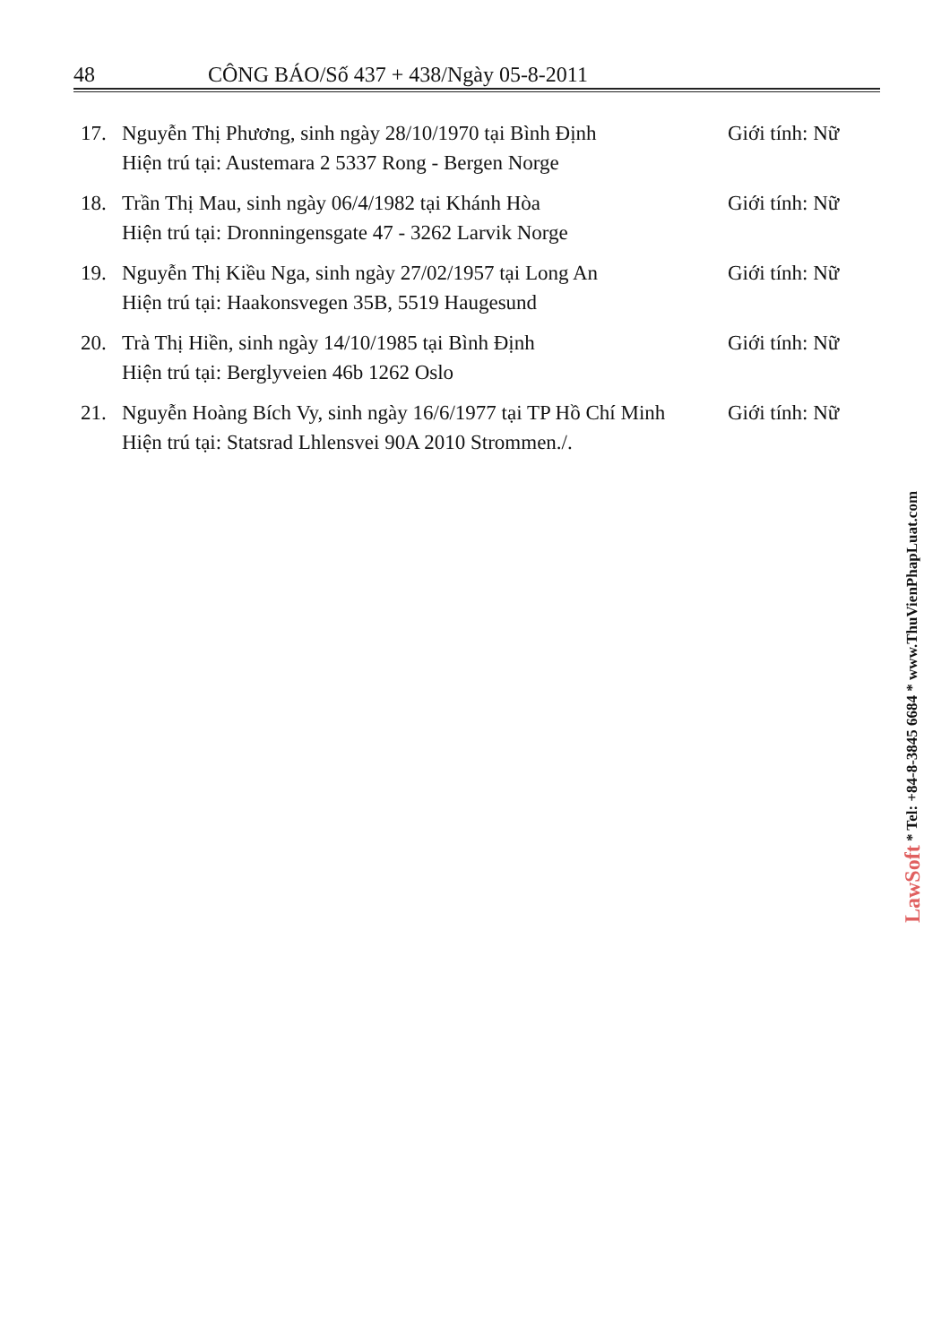48 CÔNG BÁO/Số 437 + 438/Ngày 05-8-2011
17. Nguyễn Thị Phương, sinh ngày 28/10/1970 tại Bình Định
Hiện trú tại: Austemara 2 5337 Rong - Bergen Norge Giới tính: Nữ
18. Trần Thị Mau, sinh ngày 06/4/1982 tại Khánh Hòa
Hiện trú tại: Dronningensgate 47 - 3262 Larvik Norge Giới tính: Nữ
19. Nguyễn Thị Kiều Nga, sinh ngày 27/02/1957 tại Long An
Hiện trú tại: Haakonsvegen 35B, 5519 Haugesund Giới tính: Nữ
20. Trà Thị Hiền, sinh ngày 14/10/1985 tại Bình Định
Hiện trú tại: Berglyveien 46b 1262 Oslo Giới tính: Nữ
21. Nguyễn Hoàng Bích Vy, sinh ngày 16/6/1977 tại TP Hồ Chí Minh
Hiện trú tại: Statsrad Lhlensvei 90A 2010 Strommen./. Giới tính: Nữ
LawSoft * Tel: +84-8-3845 6684 * www.ThuVienPhapLuat.com